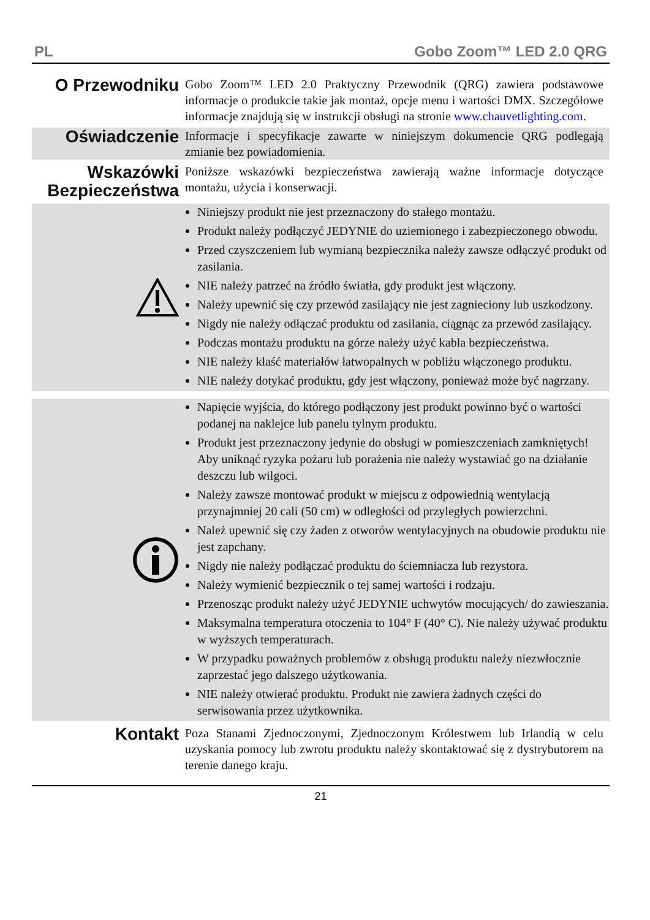PL Gobo Zoom™ LED 2.0 QRG
O Przewodniku
Gobo Zoom™ LED 2.0 Praktyczny Przewodnik (QRG) zawiera podstawowe informacje o produkcie takie jak montaż, opcje menu i wartości DMX. Szczegółowe informacje znajdują się w instrukcji obsługi na stronie www.chauvetlighting.com.
Oświadczenie
Informacje i specyfikacje zawarte w niniejszym dokumencie QRG podlegają zmianie bez powiadomienia.
Wskazówki Bezpieczeństwa
Poniższe wskazówki bezpieczeństwa zawierają ważne informacje dotyczące montażu, użycia i konserwacji.
Niniejszy produkt nie jest przeznaczony do stałego montażu.
Produkt należy podłączyć JEDYNIE do uziemionego i zabezpieczonego obwodu.
Przed czyszczeniem lub wymianą bezpiecznika należy zawsze odłączyć produkt od zasilania.
NIE należy patrzeć na źródło światła, gdy produkt jest włączony.
Należy upewnić się czy przewód zasilający nie jest zagnieciony lub uszkodzony.
Nigdy nie należy odłączać produktu od zasilania, ciągnąc za przewód zasilający.
Podczas montażu produktu na górze należy użyć kabla bezpieczeństwa.
NIE należy kłaść materiałów łatwopalnych w pobliżu włączonego produktu.
NIE należy dotykać produktu, gdy jest włączony, ponieważ może być nagrzany.
Napięcie wyjścia, do którego podłączony jest produkt powinno być o wartości podanej na naklejce lub panelu tylnym produktu.
Produkt jest przeznaczony jedynie do obsługi w pomieszczeniach zamkniętych! Aby uniknąć ryzyka pożaru lub porażenia nie należy wystawiać go na działanie deszczu lub wilgoci.
Należy zawsze montować produkt w miejscu z odpowiednią wentylacją przynajmniej 20 cali (50 cm) w odległości od przyległych powierzchni.
Należ upewnić się czy żaden z otworów wentylacyjnych na obudowie produktu nie jest zapchany.
Nigdy nie należy podłączać produktu do ściemniacza lub rezystora.
Należy wymienić bezpiecznik o tej samej wartości i rodzaju.
Przenosząc produkt należy użyć JEDYNIE uchwytów mocujących/ do zawieszania.
Maksymalna temperatura otoczenia to 104° F (40° C). Nie należy używać produktu w wyższych temperaturach.
W przypadku poważnych problemów z obsługą produktu należy niezwłocznie zaprzestać jego dalszego użytkowania.
NIE należy otwierać produktu. Produkt nie zawiera żadnych części do serwisowania przez użytkownika.
Kontakt
Poza Stanami Zjednoczonymi, Zjednoczonym Królestwem lub Irlandią w celu uzyskania pomocy lub zwrotu produktu należy skontaktować się z dystrybutorem na terenie danego kraju.
21